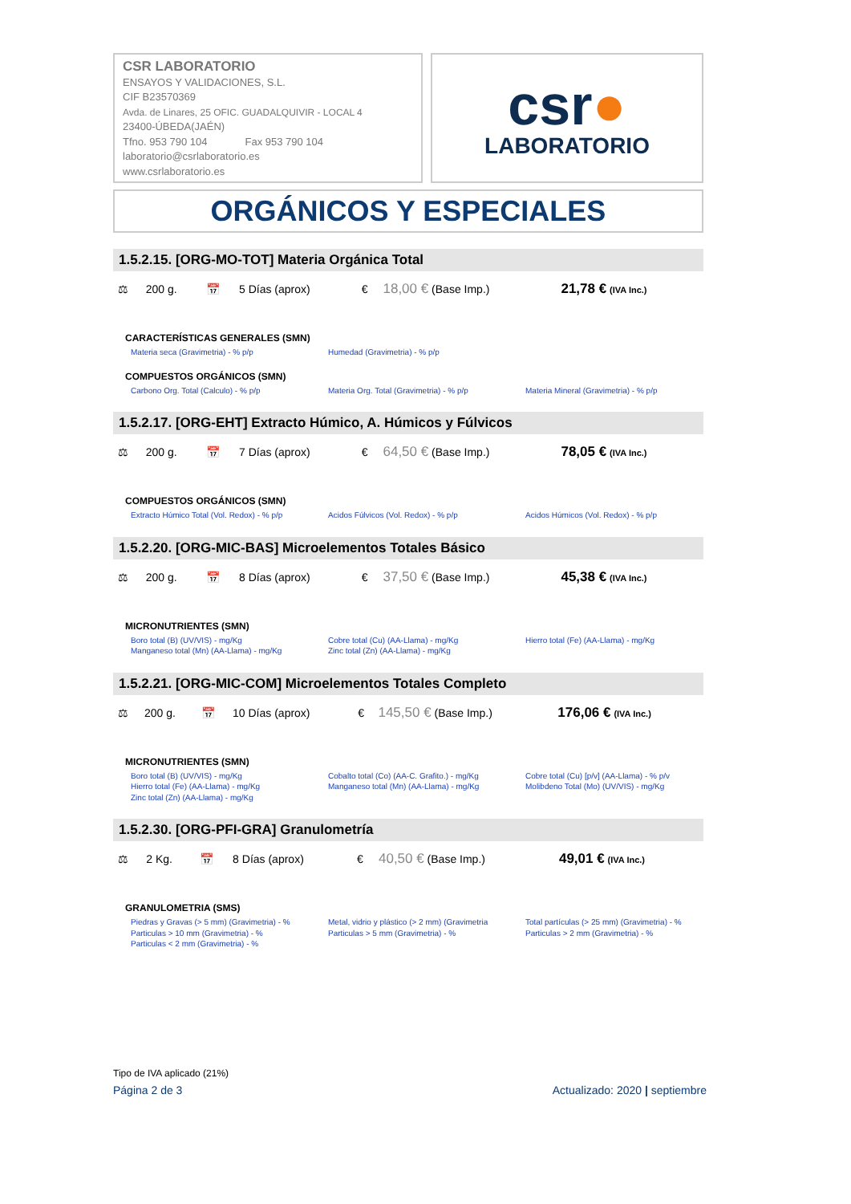CSR LABORATORIO
ENSAYOS Y VALIDACIONES, S.L.
CIF B23570369
Avda. de Linares, 25 OFIC. GUADALQUIVIR - LOCAL 4
23400-ÚBEDA(JAÉN)
Tfno. 953 790 104 Fax 953 790 104
laboratorio@csrlaboratorio.es
www.csrlaboratorio.es
csr●
LABORATORIO
ORGÁNICOS Y ESPECIALES
1.5.2.15. [ORG-MO-TOT] Materia Orgánica Total
| ⚖ | 200 g. | 📅 | 5 Días (aprox) | € | 18,00 € (Base Imp.) | 21,78 € (IVA Inc.) |
CARACTERÍSTICAS GENERALES (SMN)
Materia seca (Gravimetria) - % p/p
Humedad (Gravimetria) - % p/p
COMPUESTOS ORGÁNICOS (SMN)
Carbono Org. Total (Calculo) - % p/p
Materia Org. Total (Gravimetria) - % p/p
Materia Mineral (Gravimetria) - % p/p
1.5.2.17. [ORG-EHT] Extracto Húmico, A. Húmicos y Fúlvicos
| ⚖ | 200 g. | 📅 | 7 Días (aprox) | € | 64,50 € (Base Imp.) | 78,05 € (IVA Inc.) |
COMPUESTOS ORGÁNICOS (SMN)
Extracto Húmico Total (Vol. Redox) - % p/p
Acidos Fúlvicos (Vol. Redox) - % p/p
Acidos Húmicos (Vol. Redox) - % p/p
1.5.2.20. [ORG-MIC-BAS] Microelementos Totales Básico
| ⚖ | 200 g. | 📅 | 8 Días (aprox) | € | 37,50 € (Base Imp.) | 45,38 € (IVA Inc.) |
MICRONUTRIENTES (SMN)
Boro total (B) (UV/VIS) - mg/Kg
Manganeso total (Mn) (AA-Llama) - mg/Kg
Cobre total (Cu) (AA-Llama) - mg/Kg
Zinc total (Zn) (AA-Llama) - mg/Kg
Hierro total (Fe) (AA-Llama) - mg/Kg
1.5.2.21. [ORG-MIC-COM] Microelementos Totales Completo
| ⚖ | 200 g. | 📅 | 10 Días (aprox) | € | 145,50 € (Base Imp.) | 176,06 € (IVA Inc.) |
MICRONUTRIENTES (SMN)
Boro total (B) (UV/VIS) - mg/Kg
Hierro total (Fe) (AA-Llama) - mg/Kg
Zinc total (Zn) (AA-Llama) - mg/Kg
Cobalto total (Co) (AA-C. Grafito.) - mg/Kg
Manganeso total (Mn) (AA-Llama) - mg/Kg
Cobre total (Cu) [p/v] (AA-Llama) - % p/v
Molibdeno Total (Mo) (UV/VIS) - mg/Kg
1.5.2.30. [ORG-PFI-GRA] Granulometría
| ⚖ | 2 Kg. | 📅 | 8 Días (aprox) | € | 40,50 € (Base Imp.) | 49,01 € (IVA Inc.) |
GRANULOMETRIA (SMS)
Piedras y Gravas (> 5 mm) (Gravimetria) - %
Particulas > 10 mm (Gravimetria) - %
Particulas < 2 mm (Gravimetria) - %
Metal, vidrio y plástico (> 2 mm) (Gravimetria
Particulas > 5 mm (Gravimetria) - %
Total partículas (> 25 mm) (Gravimetria) - %
Particulas > 2 mm (Gravimetria) - %
Tipo de IVA aplicado (21%)
Página 2 de 3 Actualizado: 2020 | septiembre